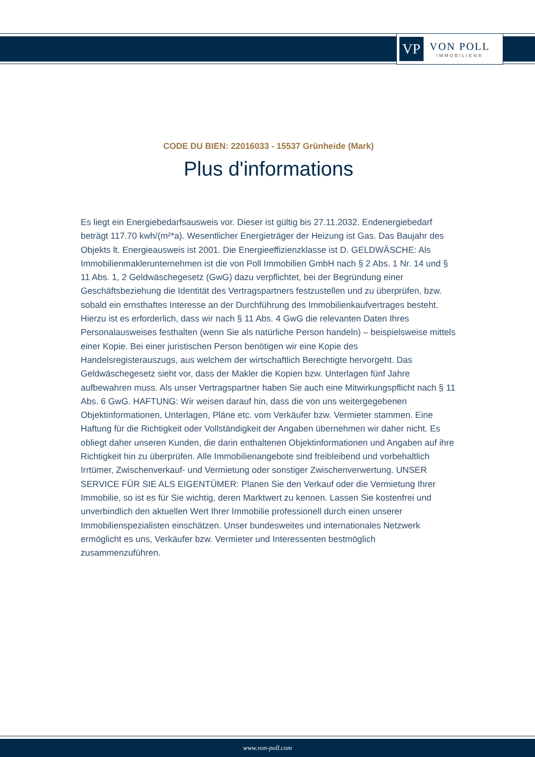VP
VON POLL
IMMOBILIEN®
CODE DU BIEN: 22016033 - 15537 Grünheide (Mark)
Plus d'informations
Es liegt ein Energiebedarfsausweis vor. Dieser ist gültig bis 27.11.2032. Endenergiebedarf beträgt 117.70 kwh/(m²*a). Wesentlicher Energieträger der Heizung ist Gas. Das Baujahr des Objekts lt. Energieausweis ist 2001. Die Energieeffizienzklasse ist D. GELDWÄSCHE: Als Immobilienmaklerunternehmen ist die von Poll Immobilien GmbH nach § 2 Abs. 1 Nr. 14 und § 11 Abs. 1, 2 Geldwäschegesetz (GwG) dazu verpflichtet, bei der Begründung einer Geschäftsbeziehung die Identität des Vertragspartners festzustellen und zu überprüfen, bzw. sobald ein ernsthaftes Interesse an der Durchführung des Immobilienkaufvertrages besteht. Hierzu ist es erforderlich, dass wir nach § 11 Abs. 4 GwG die relevanten Daten Ihres Personalausweises festhalten (wenn Sie als natürliche Person handeln) – beispielsweise mittels einer Kopie. Bei einer juristischen Person benötigen wir eine Kopie des Handelsregisterauszugs, aus welchem der wirtschaftlich Berechtigte hervorgeht. Das Geldwäschegesetz sieht vor, dass der Makler die Kopien bzw. Unterlagen fünf Jahre aufbewahren muss. Als unser Vertragspartner haben Sie auch eine Mitwirkungspflicht nach § 11 Abs. 6 GwG. HAFTUNG: Wir weisen darauf hin, dass die von uns weitergegebenen Objektinformationen, Unterlagen, Pläne etc. vom Verkäufer bzw. Vermieter stammen. Eine Haftung für die Richtigkeit oder Vollständigkeit der Angaben übernehmen wir daher nicht. Es obliegt daher unseren Kunden, die darin enthaltenen Objektinformationen und Angaben auf ihre Richtigkeit hin zu überprüfen. Alle Immobilienangebote sind freibleibend und vorbehaltlich Irrtümer, Zwischenverkauf- und Vermietung oder sonstiger Zwischenverwertung. UNSER SERVICE FÜR SIE ALS EIGENTÜMER: Planen Sie den Verkauf oder die Vermietung Ihrer Immobilie, so ist es für Sie wichtig, deren Marktwert zu kennen. Lassen Sie kostenfrei und unverbindlich den aktuellen Wert Ihrer Immobilie professionell durch einen unserer Immobilienspezialisten einschätzen. Unser bundesweites und internationales Netzwerk ermöglicht es uns, Verkäufer bzw. Vermieter und Interessenten bestmöglich zusammenzuführen.
www.von-poll.com